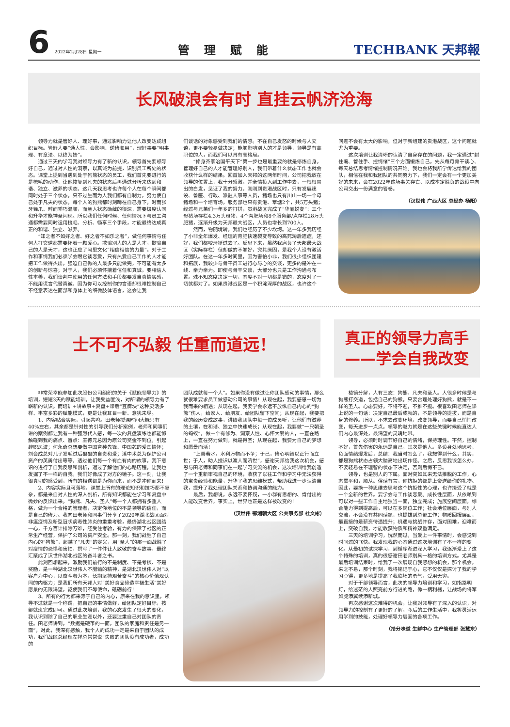6 2022年2月28日 星期一 管理赋能 TECHBANK 天邦報
长风破浪会有时 直挂云帆济沧海
领导力就是管好人、理好事，通过影响力让他人改变达成组织目标。管好人要“通人性、会影响、逆修顺用”，理好事要“明事理、有章法、以终为始”。
通过三天的学习我对领导力有了新的认识，领导首先要领导好自己，通过对人性的洞察，以真诚为前提，识别员工所处的状态。课堂上提到当遇到处于狗熊状态的员工，我们首先要进行的是梳毛的动作，让他恢复到凡夫的状态后再通过分析来达到和谐、独立、滋养的状态。这几天我思考也许每个人在每个瞬间都同时处于三个状态，只不过生而为人我们都有自制力，努力使自己处于凡夫的状态，每个人的狗熊都时刻蹲在自己身下，时而张牙舞爪、时而乖巧温顺，而圣人状态确藏的很深，需要极度认同和升华才能神圣闪现。所以我们任何时候、任何情况下与员工沟通都需要同时运用梳毛、分析、畅享三个手段，才能最终达成真正的和谐、独立、滋养。
“知之者不如好之者、好之者不如乐之者”，做任何事情与任何人打交道都需要怀着一颗爱心。欺骗别人的人是人才，欺骗自己的人是天才，这也正应了阿里文化“相信相信的力量”。对于工作和事情我们必须学会跟它谈恋爱，只有热爱自己工作的人才能把工作做得杰出，强迫自己做的人最多只能做完，不可能有太多的创新与惊喜；对于人，我们必须怀揣着信任和真诚，要相信人性本善，我们谈判中使用的任何方法和手段都要发自真情实感，不能用谎言代替真诚，因为你可以控制你的言语却很难控制自己不经意表达在面部和身体上的细微肢体语言，这会让我
们谈话的对象感受到我们的情感。不在自己发怒的时候与人交谈，更不要轻易做决定；能够影响别人的才是领导，领导是有高职位的人，而我们可以具有高格局。
“修身齐家治国平天下”第一步也是最重要的就是修炼自身。管理好自己的人才能管理好别人，我们带着什么状态工作也就会收获什么样的结果。回首加入天邦的这两年时间，公司把我放在领导的位置上，我十分感激，并全情投入到工作中去，一根根冒出的白发，见证了我的努力。刚刚到贵港战区时，只有发展建设、兽医、行政、派驻人事等人员，猪场也只有川山一场一个母猪场和一个培育场，服务部也只有贵港、覃塘2个，共5万头猪；经过与兄弟们一年多的打拼，贵港战区完成了“华丽蜕变”：三个母猪场存栏4.3万头母猪、4个育肥场和8个服务部/点存栏28万头肥猪，逐渐升级为天邦最大战区，人员也增长到700人。
然而，物随境转，我们也经历了不少坎坷。这一年多我历经了小非全年爆发、经理的育肥快速裂变导致的高死淘后遗症，还好，我们都咬牙挺过去了。反思下来，虽然我肩负了天邦最大战区（实际存栏）但却做的不够好，究其原因，是我个人没有激活好团队。在这一年多时间里，因为害怕小非，我们很少组织团建和拓展，我较少与骨干员工进行心与心的交谈，更多的是冲在一线、亲力亲为。即使与骨干交谈，大部分也只是工作沟通与布置。殊不知态度决定一切，态度不对一切都是错的，态度对了一切就都对了。如果贵港战区是一个积淀深厚的战区，也许这个
问题不会有太大的影响，但对于新组建的贵港战区，这个问题就尤为重要。
这次培训让我清晰的认清了自身存在的问题，我一定通过“封住嘴、管住手、控情绪”三个方面锻炼自己，先从每月骨干谈心、每天总结思考情绪控制情况开始。我也会将我所学传达给我的团队，相信在我和我团队的共同努力下，我们一定会有一个更加美好的未来，会在2022年这场事关存亡、以成本定胜负的战役中向公司交出一份满意的答卷。
（汉世伟 广西大区 总经办 杨阳）
士不可不弘毅 任重而道远！
真正的领导力高手
——学会自我改变
非常荣幸能参加此次股份公司组织的关于《赋能领导力》的培训，短短3天的赋能培训，让我受益匪浅，对所谓的领导力有了崭新的认识。而培训+讲故事+复盘+课后“豆腐块”这种灵活多样、丰富多彩的赋能模式，更是让我耳目一新、意犹未尽。
1、内容贴合实际，引起共鸣。田老师授课时间大概只有40%左右，其余都是针对性的引导我们分析案例，老师和同事们讲的案例都让我有一种强烈代入感，每一次的复盘演练也都能够触碰到我的痛点、盲点：王德元总因为原公司奖金不到位，引起辞职风波；何永奇总想要做中国育种先锋、中国芯的爱国情怀；刘会成总对儿子发毛过后狠狠的自责和爱；潘中术总为保护公司资产的英勇付出等等，透过他们每一个有血有肉的故事，我下意识的进行了自我反思和剖析，通过了解他们的心路历程，让我也发掘了不一样的自我，我们好像成了对方的镜子。这一刻，让我很真切的感受到，所有的相遇都是为你而来，而不是冲你而来！
2、内容实际且可落地，课堂上所有的理论知识和技巧都不复杂，都是来自对人性的深入剖析，所有知识都能在学习和复盘中微妙的反馈出来。“狗熊、凡夫、圣人”每一个人都拥有多重人格，做为一个合格的管理者，决定你地位的不是领导的信任，而是自己的修为。我向田老师和同事们分享了2020年湖北战区面对非瘟疫情及新型冠状病毒性肺炎的重重考验，最终湖北战区团结一心，千方百计排除万难，经受住考验，有力的保障了战区的正常生产经营，保护了公司的资产安全。那一刻，我们战胜了自己内心的“狗熊”，超越了“凡夫”的定义，用“圣人”的那一面战胜了对疫情的恐惧和害怕，撰写了一件件让人致敬的奋斗故事，最终汇聚成了汉世伟湖北战区的奋斗者之书。
此刻回想起来，激励我们前行的不是制度、不是考核、不是奖励，是一种湖北汉世伟人不服输的精神，是湖北汉世伟人对“以客户为中心，以奋斗者为本，长期坚持艰苦奋斗”的核心价值观认同的内驱力；是我们所有天邦人对“美好食品缔造幸福生活”美好愿景的无限渴望，驱使我们不辱使命，砥砺前行！
3、所有的行为都来源于自己的内心，原来在我的意识里，领导不过就是一个称谓，把自己的事情做好，给团队定好目标，按部就班完成即可。通过此次培训，我的心态发生了很大的变化，我认识到除了自己的职业生涯以外，还要注重自己对团队的责任。田老师讲到，“数据是硬币的一面，团队的家庭和责任是另一面”，对此，我深有感触，我个人的成功一定是来自于团队的成功，我们战区总经理左祥总常常说“失败的团队没有成功者，成功的
团队成就每一个人”。如果你没有做过让你团队感动的事情，那么就很难要求员工做感动公司的事情！从现在起，我要感恩一切为我而来的相遇；从现在起，我要学会永远不放纵自己内心的“狗熊”伤人，给家人、给朋友、给团队留下空间；从现在起，我要把我的经历变成故事，讲给我团队中每一位成员听，让他们有滋养的土壤，在和谐、独立中快速成长；从现在起，我要做“一只朝圣的蚂蚁”，做一个有修为、洞察人性、心怀大爱的人，一直在路上，一直在努力做到，就是得圣；从现在起，我要为自己的梦想和愿景而活！
“上善若水，水利万物而不争；于己，修心明智以正行而立世；于人，助人授识以渡人而济世”，感谢天邦给我这次机会，感恩与田老师和同事们在一起学习交流的机会，这次培训给我创造了一个重新审视自己的环境，收获了以往工作和学习中无法获得的宝贵经验和能量，升华了我的思维模式，帮助我进一步认清自我，提升了我处理团队关系和协调沟通的能力。
最后，我想说，永远不要怀疑，一小群有思想的、肯付出的人能改变世界，事实上，世界也正是这样被改变的！
（汉世伟 鄂湘赣大区 公共事务部 杜文彬）
棱镜分解，人有三态：狗熊、凡夫和圣人。人很多时候是与狗熊打交道，包括自己的狗熊，只要合理处理好狗熊，就是不一样的圣人。心态要好，不将不迎，不推不揽。很喜欢田老师在课上说的一句话：决定自己最后成就的，不是领导的提拔，而是自身的修养。所以，不求去改变环境，改变领导，而要自己悄悄改变，每天进步一点点。领导的魅力就是在这些关键时候能直达人们内心最深处，最渴望的灵魂地带。
领导，必须时时调节好自己的情绪，保持理性。不然，控制不好，首先伤害的永远是自己，其次是他人。多设身处地思考，负面情绪爆发后，总结：我当时怎么了，我想得到什么，其实，都是狗熊状态占领大脑高地出场作怪。之后，反思我该怎么办，不要轻易在不理智的状态下决定，否则后悔不已。
领导，也是别人的下属。面对突如其来无法推脱的工作，心态需平和，顺从。俗话有言，你抗拒的都是上帝送给你的礼物。因此，要换一种思维去思考这个抗拒性的心理，也许接受了就是一个全新的世界。要学会与工作谈恋爱。成长性层面，从依赖到可以对一些工作自主地独当一面，独立完成；施展空间层面，综合能力得到提高后，可以在多岗位工作；社会地位层面，与别人交流，不会没有共同话题，也提拔到总部工作；物质回报层面，最直接的是薪资待遇提升；机遇与挑战并存，面对困难，迎难而上，突破自我，才能收获物质和精神双重满足。
三天的培训学习，恍然而过，当爱上一件事情时，会感觉到时间过的飞快。我发现我的心态通过这次培训有了不一样的变化。从最初的试探学习，到循序渐进深入学习，我逐渐爱上了这个特殊的培训，真的很感谢田老师别具一格的培训方式。尤其是最后培训结束时，给我了一次展现自我感想的机会，那个机会，来之不易，那个时刻，我将铭记于心，它不仅仅是探讨了我的学习心得，更多地是提高了我临场的勇气，受用无穷。
对于干部领导而言，此次的领导力培训和学习，如指路明灯，给迷茫的人照亮前方行进的路，像一柄利器，让战场的将军如虎添翼续添新城。
再次感谢这次难得的机会，让我对领导有了深入的认识，对领导力的控制有了更好的了解，今后的工作生活中，我将灵活运用学到的技能，处理好领导力层面的各项工作。
（拾分味道 生鲜中心 生产管理部 张慧东）